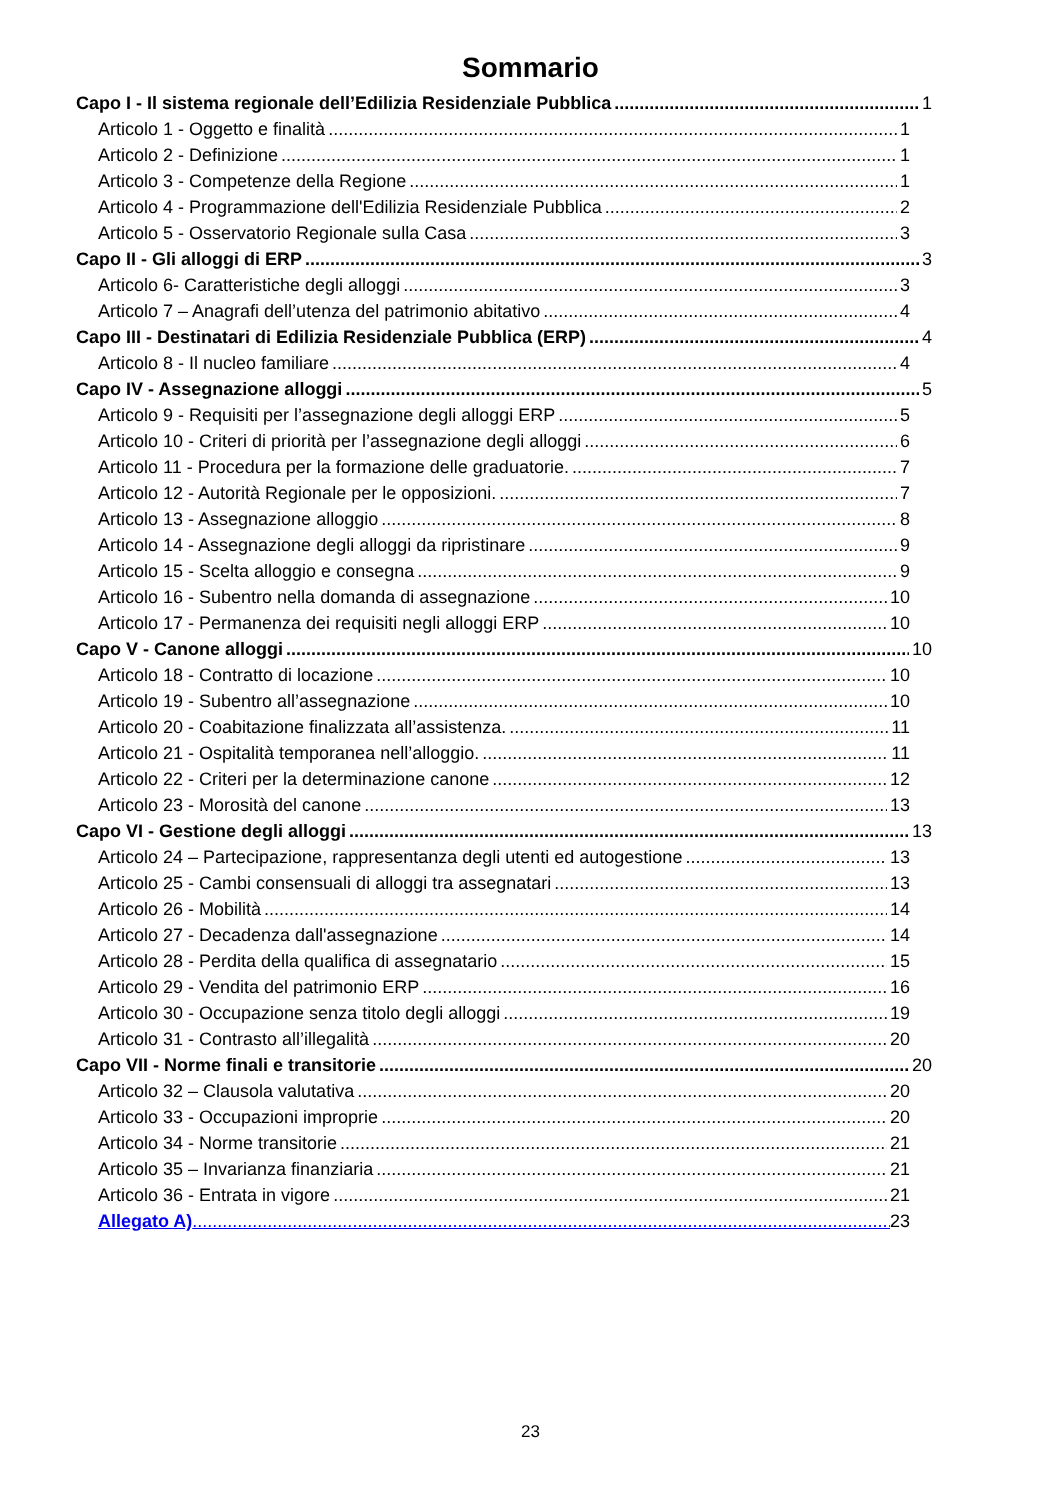Sommario
Capo I - Il sistema regionale dell’Edilizia Residenziale Pubblica 1
Articolo 1 - Oggetto e finalità 1
Articolo 2 - Definizione 1
Articolo 3 - Competenze della Regione 1
Articolo 4 - Programmazione dell'Edilizia Residenziale Pubblica 2
Articolo 5 - Osservatorio Regionale sulla Casa 3
Capo II - Gli alloggi di ERP 3
Articolo 6- Caratteristiche degli alloggi 3
Articolo 7 – Anagrafi dell’utenza del patrimonio abitativo 4
Capo III - Destinatari di Edilizia Residenziale Pubblica (ERP) 4
Articolo 8 - Il nucleo familiare 4
Capo IV - Assegnazione alloggi 5
Articolo 9 - Requisiti per l’assegnazione degli alloggi ERP 5
Articolo 10 - Criteri di priorità per l’assegnazione degli alloggi 6
Articolo 11 - Procedura per la formazione delle graduatorie. 7
Articolo 12 - Autorità Regionale per le opposizioni. 7
Articolo 13 - Assegnazione alloggio 8
Articolo 14 - Assegnazione degli alloggi da ripristinare 9
Articolo 15 - Scelta alloggio e consegna 9
Articolo 16 - Subentro nella domanda di assegnazione 10
Articolo 17 - Permanenza dei requisiti negli alloggi ERP 10
Capo V - Canone alloggi 10
Articolo 18 - Contratto di locazione 10
Articolo 19 - Subentro all’assegnazione 10
Articolo 20 - Coabitazione finalizzata all’assistenza. 11
Articolo 21 - Ospitalità temporanea nell’alloggio. 11
Articolo 22 - Criteri per la determinazione canone 12
Articolo 23 - Morosità del canone 13
Capo VI - Gestione degli alloggi 13
Articolo 24 – Partecipazione, rappresentanza degli utenti ed autogestione 13
Articolo 25 - Cambi consensuali di alloggi tra assegnatari 13
Articolo 26 - Mobilità 14
Articolo 27 - Decadenza dall'assegnazione 14
Articolo 28 - Perdita della qualifica di assegnatario 15
Articolo 29 - Vendita del patrimonio ERP 16
Articolo 30 - Occupazione senza titolo degli alloggi 19
Articolo 31 - Contrasto all’illegalità 20
Capo VII - Norme finali e transitorie 20
Articolo 32 – Clausola valutativa 20
Articolo 33 - Occupazioni improprie 20
Articolo 34 - Norme transitorie 21
Articolo 35 – Invarianza finanziaria 21
Articolo 36 - Entrata in vigore 21
Allegato A) 23
23